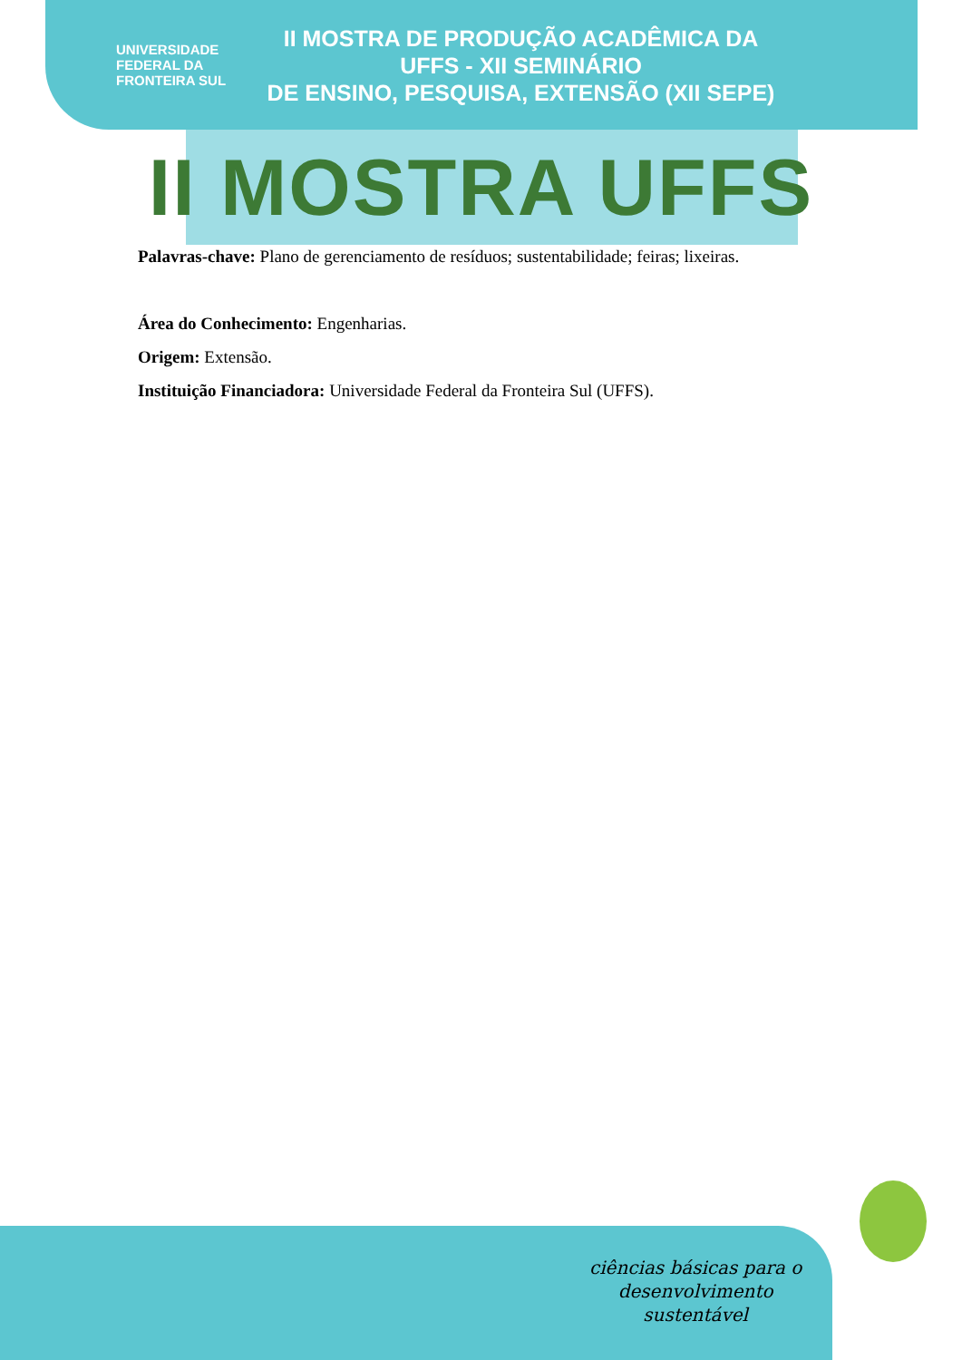UNIVERSIDADE
FEDERAL DA
FRONTEIRA SUL
II MOSTRA DE PRODUÇÃO ACADÊMICA DA UFFS - XII SEMINÁRIO
DE ENSINO, PESQUISA, EXTENSÃO (XII SEPE)
II MOSTRA UFFS
Palavras-chave: Plano de gerenciamento de resíduos; sustentabilidade; feiras; lixeiras.
Área do Conhecimento: Engenharias.
Origem: Extensão.
Instituição Financiadora: Universidade Federal da Fronteira Sul (UFFS).
ciências básicas para o
desenvolvimento
sustentável